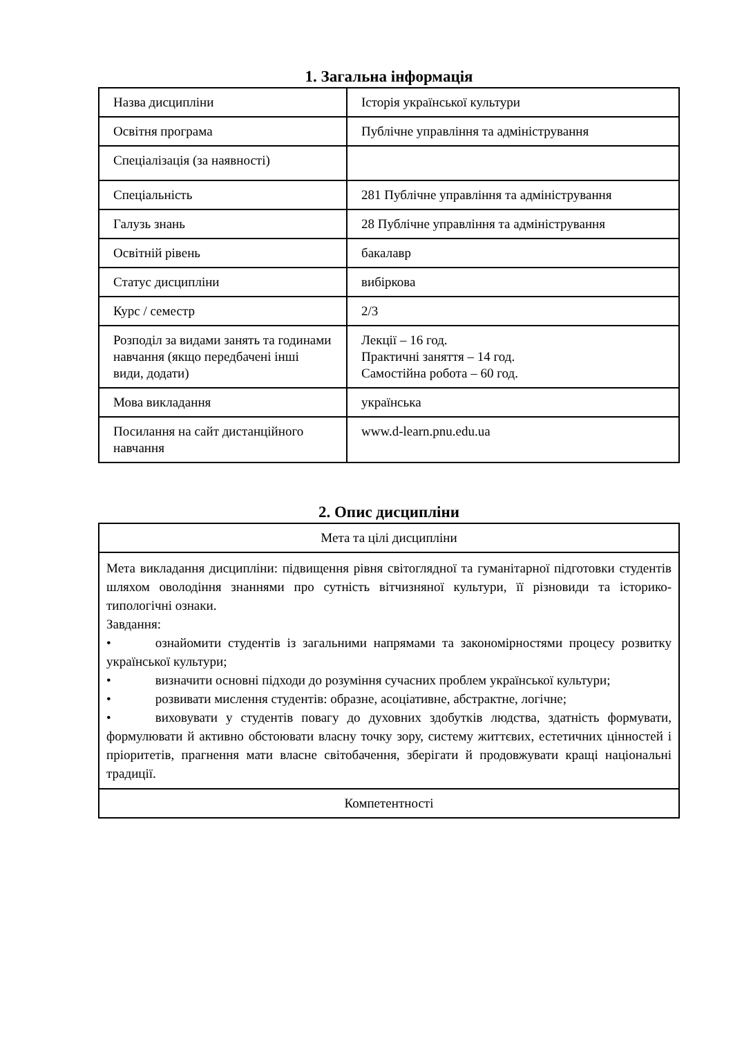1. Загальна інформація
| Назва дисципліни | Історія української культури |
| Освітня програма | Публічне управління та адміністрування |
| Спеціалізація (за наявності) | |
| Спеціальність | 281 Публічне управління та адміністрування |
| Галузь знань | 28 Публічне управління та адміністрування |
| Освітній рівень | бакалавр |
| Статус дисципліни | вибіркова |
| Курс / семестр | 2/3 |
| Розподіл за видами занять та годинами навчання (якщо передбачені інші види, додати) | Лекції – 16 год. Практичні заняття – 14 год. Самостійна робота – 60 год. |
| Мова викладання | українська |
| Посилання на сайт дистанційного навчання | www.d-learn.pnu.edu.ua |
2. Опис дисципліни
| Мета та цілі дисципліни |
| Мета викладання дисципліни: підвищення рівня світоглядної та гуманітарної підготовки студентів шляхом оволодіння знаннями про сутність вітчизняної культури, її різновиди та історико-типологічні ознаки. Завдання: • ознайомити студентів із загальними напрямами та закономірностями процесу розвитку української культури; • визначити основні підходи до розуміння сучасних проблем української культури; • розвивати мислення студентів: образне, асоціативне, абстрактне, логічне; • виховувати у студентів повагу до духовних здобутків людства, здатність формувати, формулювати й активно обстоювати власну точку зору, систему життєвих, естетичних цінностей і пріоритетів, прагнення мати власне світобачення, зберігати й продовжувати кращі національні традиції. |
| Компетентності |